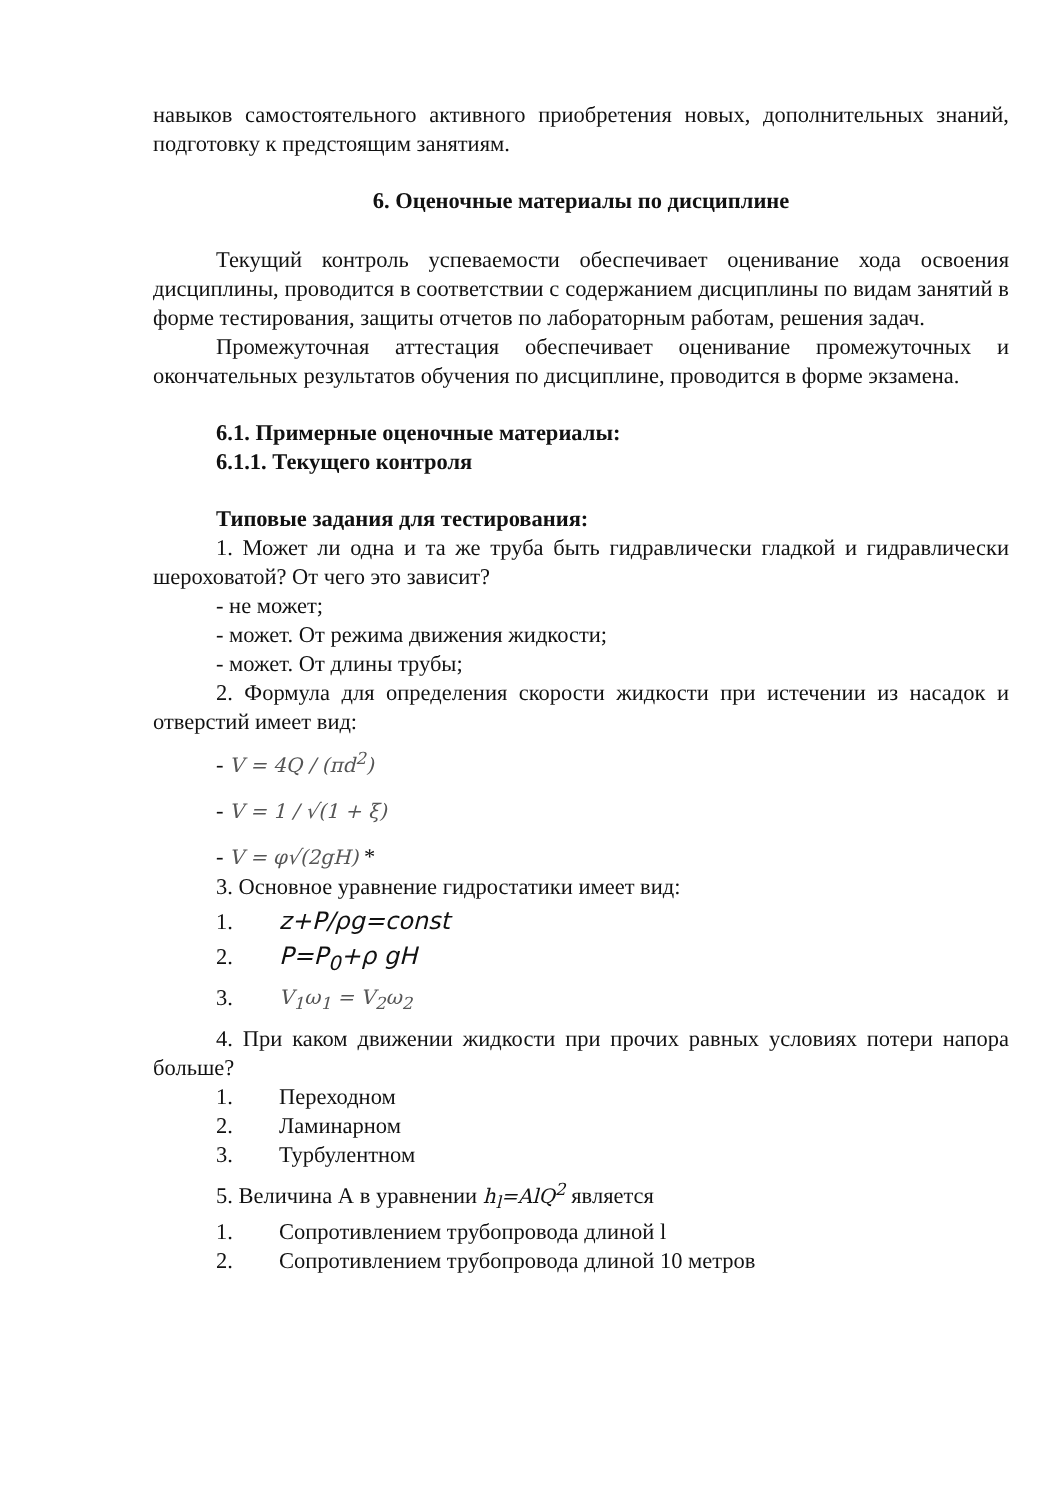навыков самостоятельного активного приобретения новых, дополнительных знаний, подготовку к предстоящим занятиям.
6. Оценочные материалы по дисциплине
Текущий контроль успеваемости обеспечивает оценивание хода освоения дисциплины, проводится в соответствии с содержанием дисциплины по видам занятий в форме тестирования, защиты отчетов по лабораторным работам, решения задач.
Промежуточная аттестация обеспечивает оценивание промежуточных и окончательных результатов обучения по дисциплине, проводится в форме экзамена.
6.1. Примерные оценочные материалы:
6.1.1. Текущего контроля
Типовые задания для тестирования:
1. Может ли одна и та же труба быть гидравлически гладкой и гидравлически шероховатой? От чего это зависит?
- не может;
- может. От режима движения жидкости;
- может. От длины трубы;
2. Формула для определения скорости жидкости при истечении из насадок и отверстий имеет вид:
- V = 4Q / (πd<sup>2</sup>)
- V = 1 / √(1 + ξ)
- V = φ√(2gH) *
3. Основное уравнение гидростатики имеет вид:
1. z+P/ρg=const
2. P=P<sub>0</sub>+ρ gH
3. V<sub>1</sub>ω<sub>1</sub> = V<sub>2</sub>ω<sub>2</sub>
4. При каком движении жидкости при прочих равных условиях потери напора больше?
1. Переходном
2. Ламинарном
3. Турбулентном
5. Величина А в уравнении h<sub>l</sub>=AlQ<sup>2</sup> является
1. Сопротивлением трубопровода длиной l
2. Сопротивлением трубопровода длиной 10 метров